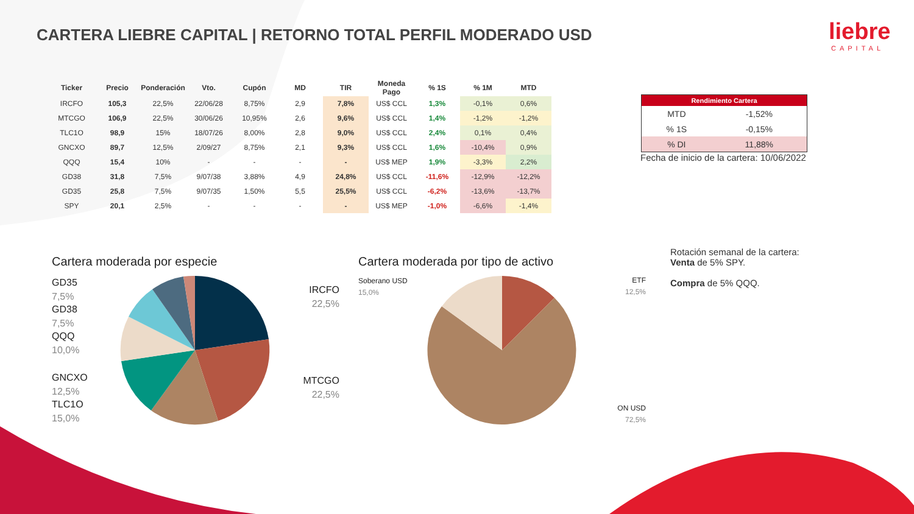CARTERA LIEBRE CAPITAL | RETORNO TOTAL PERFIL MODERADO USD
liebre
CAPITAL
| Ticker | Precio | Ponderación | Vto. | Cupón | MD | TIR | Moneda Pago | % 1S | % 1M | MTD |
| --- | --- | --- | --- | --- | --- | --- | --- | --- | --- | --- |
| IRCFO | 105,3 | 22,5% | 22/06/28 | 8,75% | 2,9 | 7,8% | US$ CCL | 1,3% | -0,1% | 0,6% |
| MTCGO | 106,9 | 22,5% | 30/06/26 | 10,95% | 2,6 | 9,6% | US$ CCL | 1,4% | -1,2% | -1,2% |
| TLC1O | 98,9 | 15% | 18/07/26 | 8,00% | 2,8 | 9,0% | US$ CCL | 2,4% | 0,1% | 0,4% |
| GNCXO | 89,7 | 12,5% | 2/09/27 | 8,75% | 2,1 | 9,3% | US$ CCL | 1,6% | -10,4% | 0,9% |
| QQQ | 15,4 | 10% | - | - | - | - | US$ MEP | 1,9% | -3,3% | 2,2% |
| GD38 | 31,8 | 7,5% | 9/07/38 | 3,88% | 4,9 | 24,8% | US$ CCL | -11,6% | -12,9% | -12,2% |
| GD35 | 25,8 | 7,5% | 9/07/35 | 1,50% | 5,5 | 25,5% | US$ CCL | -6,2% | -13,6% | -13,7% |
| SPY | 20,1 | 2,5% | - | - | - | - | US$ MEP | -1,0% | -6,6% | -1,4% |
| Rendimiento Cartera | |
| --- | --- |
| MTD | -1,52% |
| % 1S | -0,15% |
| % DI | 11,88% |
Fecha de inicio de la cartera: 10/06/2022
Rotación semanal de la cartera:
Venta de 5% SPY.
Compra de 5% QQQ.
Cartera moderada por especie
Cartera moderada por tipo de activo
GD35
7,5%
GD38
7,5%
QQQ
10,0%
GNCXO
12,5%
TLC1O
15,0%
IRCFO
22,5%
MTCGO
22,5%
Soberano USD
15,0%
ETF
12,5%
ON USD
72,5%